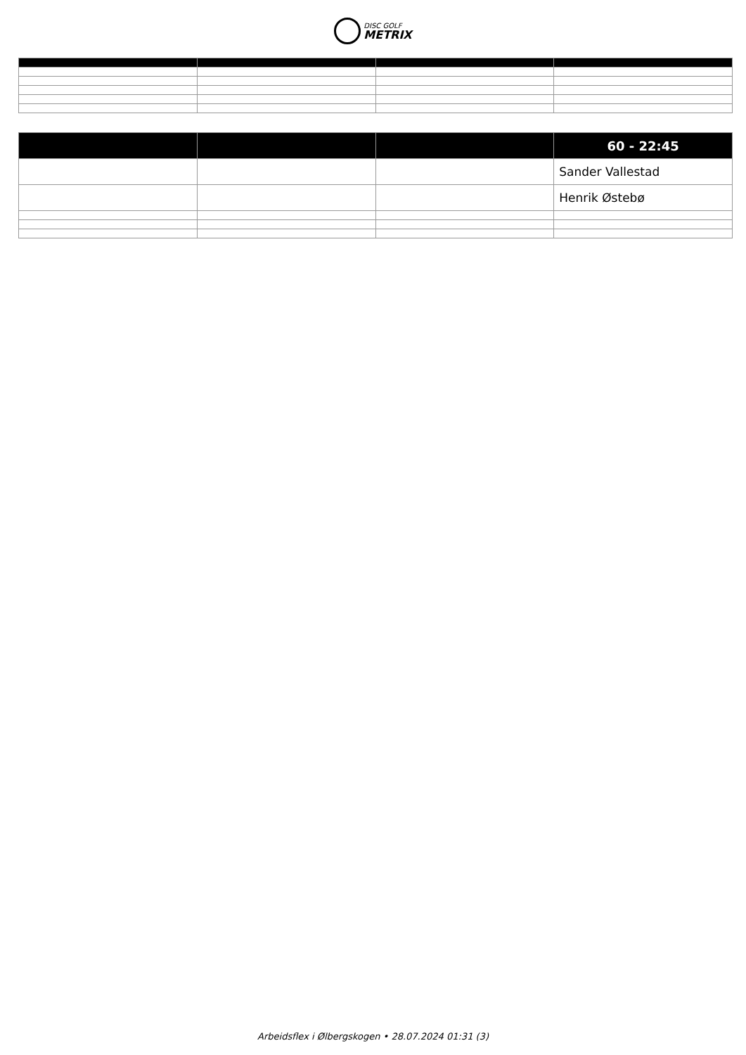DISC GOLF METRIX
| | | | 60 - 22:45 |
| --- | --- | --- | --- |
| | | | Sander Vallestad |
| | | | Henrik Østebø |
Arbeidsflex i Ølbergskogen • 28.07.2024 01:31 (3)